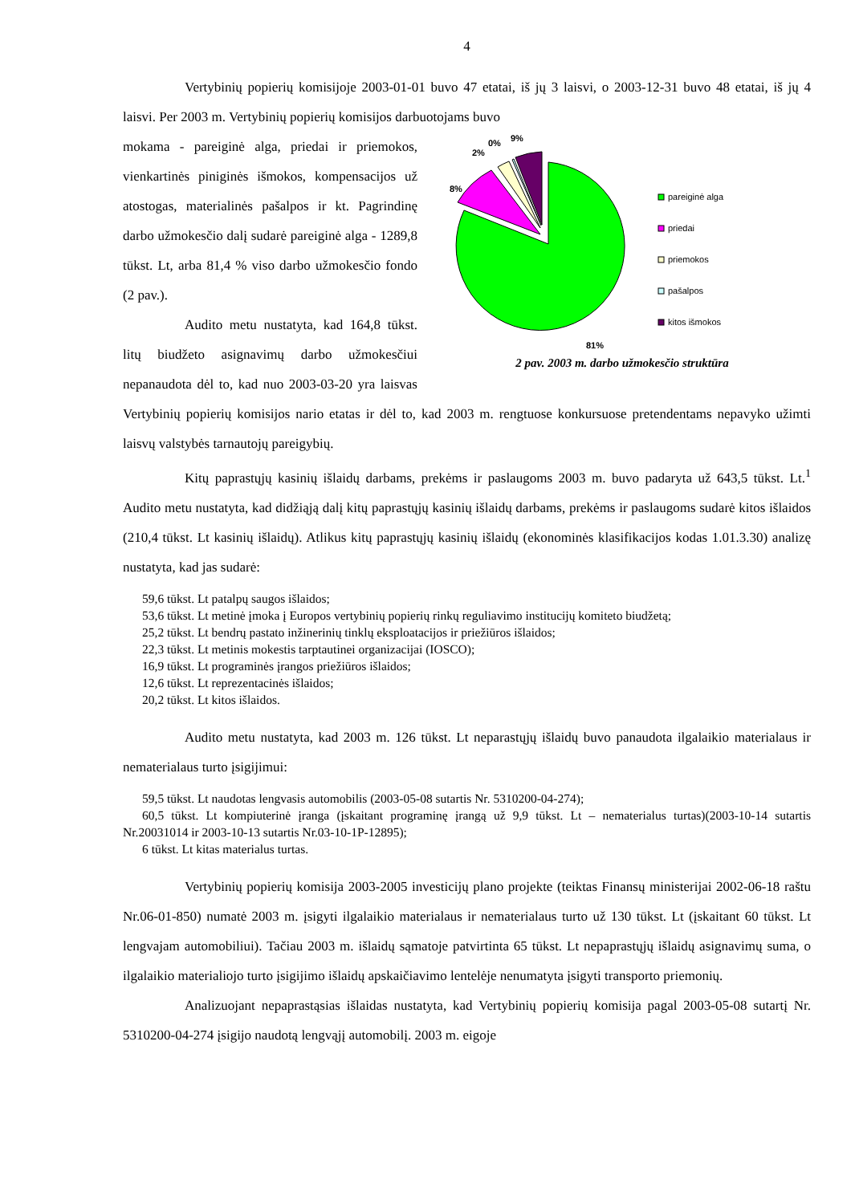4
Vertybinių popierių komisijoje 2003-01-01 buvo 47 etatai, iš jų 3 laisvi, o 2003-12-31 buvo 48 etatai, iš jų 4 laisvi. Per 2003 m. Vertybinių popierių komisijos darbuotojams buvo
8%
2%
0%
9%
81%
pareiginė alga
priedai
priemokos
pašalpos
kitos išmokos
2 pav. 2003 m. darbo užmokesčio struktūra
mokama - pareiginė alga, priedai ir priemokos, vienkartinės piniginės išmokos, kompensacijos už atostogas, materialinės pašalpos ir kt. Pagrindinę darbo užmokesčio dalį sudarė pareiginė alga - 1289,8 tūkst. Lt, arba 81,4 % viso darbo užmokesčio fondo (2 pav.).
Audito metu nustatyta, kad 164,8 tūkst. litų biudžeto asignavimų darbo užmokesčiui nepanaudota dėl to, kad nuo 2003-03-20 yra laisvas Vertybinių popierių komisijos nario etatas ir dėl to, kad 2003 m. rengtuose konkursuose pretendentams nepavyko užimti laisvų valstybės tarnautojų pareigybių.
Kitų paprastųjų kasinių išlaidų darbams, prekėms ir paslaugoms 2003 m. buvo padaryta už 643,5 tūkst. Lt.<sup>1</sup> Audito metu nustatyta, kad didžiąją dalį kitų paprastųjų kasinių išlaidų darbams, prekėms ir paslaugoms sudarė kitos išlaidos (210,4 tūkst. Lt kasinių išlaidų). Atlikus kitų paprastųjų kasinių išlaidų (ekonominės klasifikacijos kodas 1.01.3.30) analizę nustatyta, kad jas sudarė:
59,6 tūkst. Lt patalpų saugos išlaidos;
53,6 tūkst. Lt metinė įmoka į Europos vertybinių popierių rinkų reguliavimo institucijų komiteto biudžetą;
25,2 tūkst. Lt bendrų pastato inžinerinių tinklų eksploatacijos ir priežiūros išlaidos;
22,3 tūkst. Lt metinis mokestis tarptautinei organizacijai (IOSCO);
16,9 tūkst. Lt programinės įrangos priežiūros išlaidos;
12,6 tūkst. Lt reprezentacinės išlaidos;
20,2 tūkst. Lt kitos išlaidos.
Audito metu nustatyta, kad 2003 m. 126 tūkst. Lt neparastųjų išlaidų buvo panaudota ilgalaikio materialaus ir nematerialaus turto įsigijimui:
59,5 tūkst. Lt naudotas lengvasis automobilis (2003-05-08 sutartis Nr. 5310200-04-274);
60,5 tūkst. Lt kompiuterinė įranga (įskaitant programinę įrangą už 9,9 tūkst. Lt – nematerialus turtas)(2003-10-14 sutartis Nr.20031014 ir 2003-10-13 sutartis Nr.03-10-1P-12895);
6 tūkst. Lt kitas materialus turtas.
Vertybinių popierių komisija 2003-2005 investicijų plano projekte (teiktas Finansų ministerijai 2002-06-18 raštu Nr.06-01-850) numatė 2003 m. įsigyti ilgalaikio materialaus ir nematerialaus turto už 130 tūkst. Lt (įskaitant 60 tūkst. Lt lengvajam automobiliui). Tačiau 2003 m. išlaidų sąmatoje patvirtinta 65 tūkst. Lt nepaprastųjų išlaidų asignavimų suma, o ilgalaikio materialiojo turto įsigijimo išlaidų apskaičiavimo lentelėje nenumatyta įsigyti transporto priemonių.
Analizuojant nepaprastąsias išlaidas nustatyta, kad Vertybinių popierių komisija pagal 2003-05-08 sutartį Nr. 5310200-04-274 įsigijo naudotą lengvąjį automobilį. 2003 m. eigoje